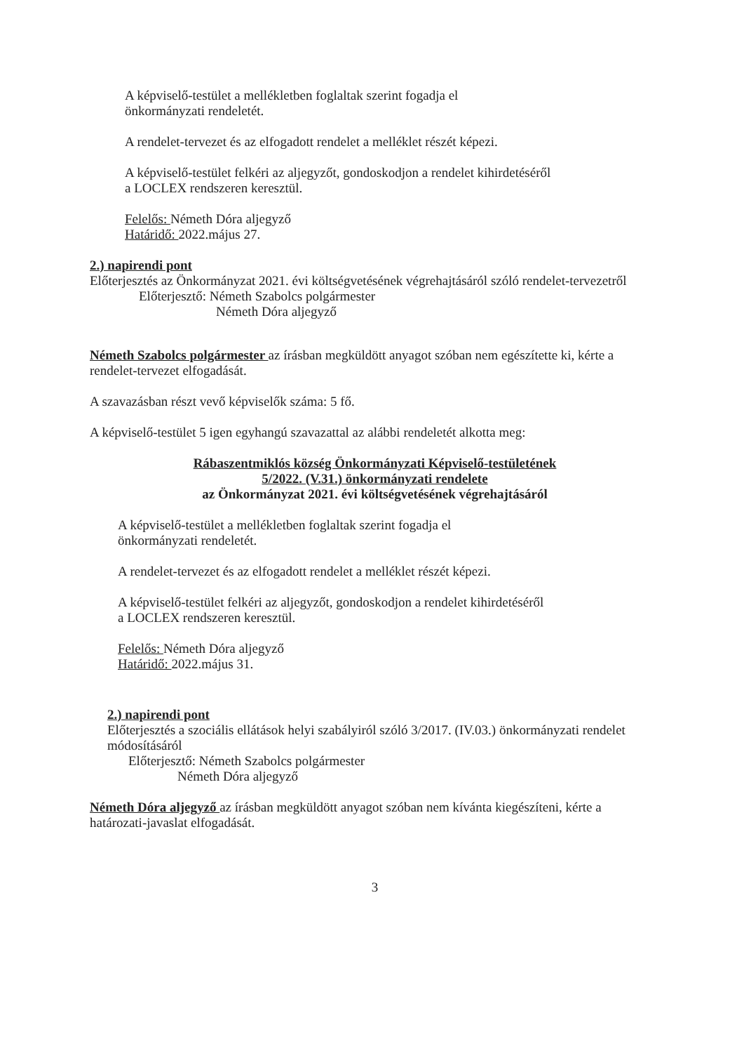A képviselő-testület a mellékletben foglaltak szerint fogadja el
önkormányzati rendeletét.
A rendelet-tervezet és az elfogadott rendelet a melléklet részét képezi.
A képviselő-testület felkéri az aljegyzőt, gondoskodjon a rendelet kihirdetéséről
a LOCLEX rendszeren keresztül.
Felelős: Németh Dóra aljegyző
Határidő: 2022.május 27.
2.) napirendi pont
Előterjesztés az Önkormányzat 2021. évi költségvetésének végrehajtásáról szóló rendelet-tervezetről
Előterjesztő: Németh Szabolcs polgármester
Németh Dóra aljegyző
Németh Szabolcs polgármester az írásban megküldött anyagot szóban nem egészítette ki, kérte a rendelet-tervezet elfogadását.
A szavazásban részt vevő képviselők száma: 5 fő.
A képviselő-testület 5 igen egyhangú szavazattal az alábbi rendeletét alkotta meg:
Rábaszentmiklós község Önkormányzati Képviselő-testületének
5/2022. (V.31.) önkormányzati rendelete
az Önkormányzat 2021. évi költségvetésének végrehajtásáról
A képviselő-testület a mellékletben foglaltak szerint fogadja el
önkormányzati rendeletét.
A rendelet-tervezet és az elfogadott rendelet a melléklet részét képezi.
A képviselő-testület felkéri az aljegyzőt, gondoskodjon a rendelet kihirdetéséről
a LOCLEX rendszeren keresztül.
Felelős: Németh Dóra aljegyző
Határidő: 2022.május 31.
2.) napirendi pont
Előterjesztés a szociális ellátások helyi szabályiról szóló 3/2017. (IV.03.) önkormányzati rendelet módosításáról
Előterjesztő: Németh Szabolcs polgármester
Németh Dóra aljegyző
Németh Dóra aljegyző az írásban megküldött anyagot szóban nem kívánta kiegészíteni, kérte a határozati-javaslat elfogadását.
3